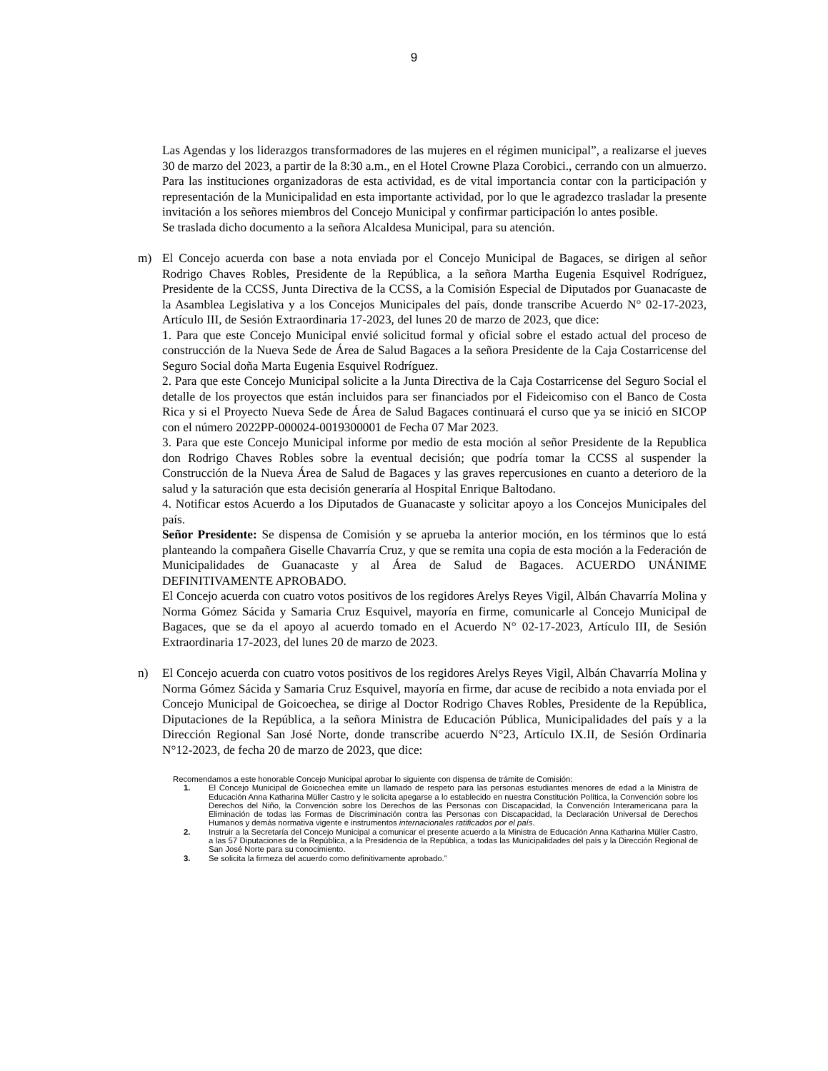9
Las Agendas y los liderazgos transformadores de las mujeres en el régimen municipal”, a realizarse el jueves 30 de marzo del 2023, a partir de la 8:30 a.m., en el Hotel Crowne Plaza Corobici., cerrando con un almuerzo. Para las instituciones organizadoras de esta actividad, es de vital importancia contar con la participación y representación de la Municipalidad en esta importante actividad, por lo que le agradezco trasladar la presente invitación a los señores miembros del Concejo Municipal y confirmar participación lo antes posible.
Se traslada dicho documento a la señora Alcaldesa Municipal, para su atención.
m)
El Concejo acuerda con base a nota enviada por el Concejo Municipal de Bagaces, se dirigen al señor Rodrigo Chaves Robles, Presidente de la República, a la señora Martha Eugenia Esquivel Rodríguez, Presidente de la CCSS, Junta Directiva de la CCSS, a la Comisión Especial de Diputados por Guanacaste de la Asamblea Legislativa y a los Concejos Municipales del país, donde transcribe Acuerdo N° 02-17-2023, Artículo III, de Sesión Extraordinaria 17-2023, del lunes 20 de marzo de 2023, que dice:
1. Para que este Concejo Municipal envié solicitud formal y oficial sobre el estado actual del proceso de construcción de la Nueva Sede de Área de Salud Bagaces a la señora Presidente de la Caja Costarricense del Seguro Social doña Marta Eugenia Esquivel Rodríguez.
2. Para que este Concejo Municipal solicite a la Junta Directiva de la Caja Costarricense del Seguro Social el detalle de los proyectos que están incluidos para ser financiados por el Fideicomiso con el Banco de Costa Rica y si el Proyecto Nueva Sede de Área de Salud Bagaces continuará el curso que ya se inició en SICOP con el número 2022PP-000024-0019300001 de Fecha 07 Mar 2023.
3. Para que este Concejo Municipal informe por medio de esta moción al señor Presidente de la Republica don Rodrigo Chaves Robles sobre la eventual decisión; que podría tomar la CCSS al suspender la Construcción de la Nueva Área de Salud de Bagaces y las graves repercusiones en cuanto a deterioro de la salud y la saturación que esta decisión generaría al Hospital Enrique Baltodano.
4. Notificar estos Acuerdo a los Diputados de Guanacaste y solicitar apoyo a los Concejos Municipales del país.
Señor Presidente: Se dispensa de Comisión y se aprueba la anterior moción, en los términos que lo está planteando la compañera Giselle Chavarría Cruz, y que se remita una copia de esta moción a la Federación de Municipalidades de Guanacaste y al Área de Salud de Bagaces. ACUERDO UNÁNIME DEFINITIVAMENTE APROBADO.
El Concejo acuerda con cuatro votos positivos de los regidores Arelys Reyes Vigil, Albán Chavarría Molina y Norma Gómez Sácida y Samaria Cruz Esquivel, mayoría en firme, comunicarle al Concejo Municipal de Bagaces, que se da el apoyo al acuerdo tomado en el Acuerdo N° 02-17-2023, Artículo III, de Sesión Extraordinaria 17-2023, del lunes 20 de marzo de 2023.
n)
El Concejo acuerda con cuatro votos positivos de los regidores Arelys Reyes Vigil, Albán Chavarría Molina y Norma Gómez Sácida y Samaria Cruz Esquivel, mayoría en firme, dar acuse de recibido a nota enviada por el Concejo Municipal de Goicoechea, se dirige al Doctor Rodrigo Chaves Robles, Presidente de la República, Diputaciones de la República, a la señora Ministra de Educación Pública, Municipalidades del país y a la Dirección Regional San José Norte, donde transcribe acuerdo N°23, Artículo IX.II, de Sesión Ordinaria N°12-2023, de fecha 20 de marzo de 2023, que dice:
Recomendamos a este honorable Concejo Municipal aprobar lo siguiente con dispensa de trámite de Comisión:
1. El Concejo Municipal de Goicoechea emite un llamado de respeto para las personas estudiantes menores de edad a la Ministra de Educación Anna Katharina Müller Castro y le solicita apegarse a lo establecido en nuestra Constitución Política, la Convención sobre los Derechos del Niño, la Convención sobre los Derechos de las Personas con Discapacidad, la Convención Interamericana para la Eliminación de todas las Formas de Discriminación contra las Personas con Discapacidad, la Declaración Universal de Derechos Humanos y demás normativa vigente e instrumentos internacionales ratificados por el país.
2. Instruir a la Secretaría del Concejo Municipal a comunicar el presente acuerdo a la Ministra de Educación Anna Katharina Müller Castro, a las 57 Diputaciones de la República, a la Presidencia de la República, a todas las Municipalidades del país y la Dirección Regional de San José Norte para su conocimiento.
3. Se solicita la firmeza del acuerdo como definitivamente aprobado.”